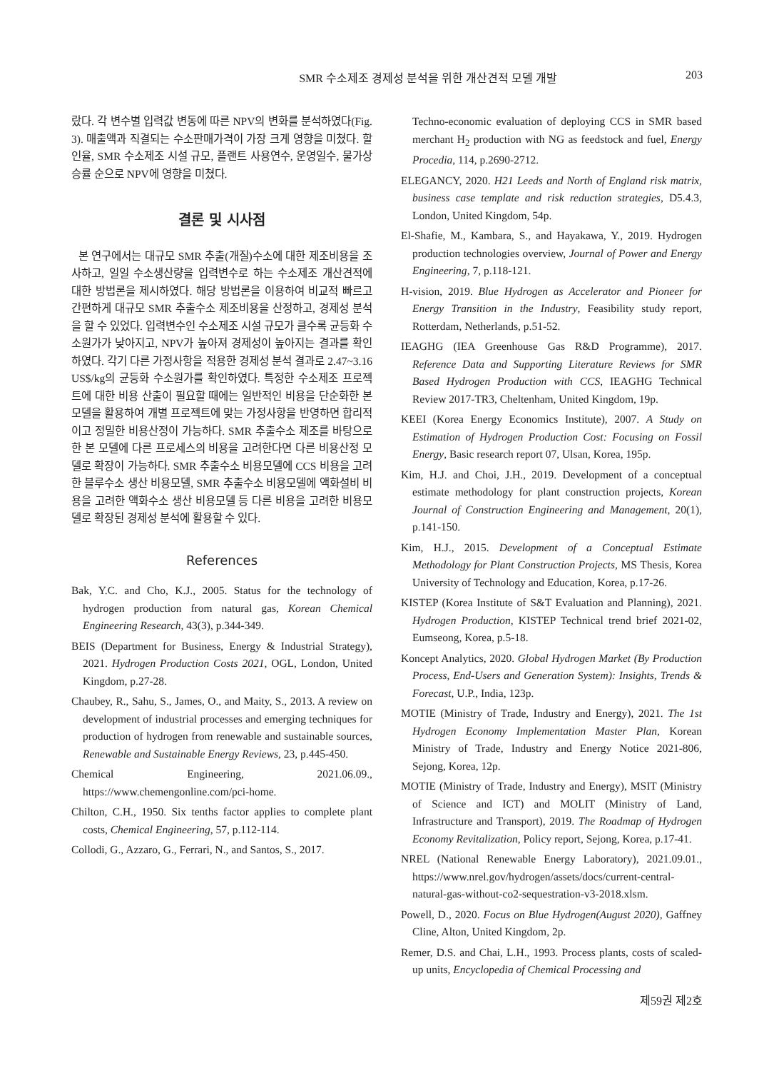SMR 수소제조 경제성 분석을 위한 개산견적 모델 개발 203
랐다. 각 변수별 입력값 변동에 따른 NPV의 변화를 분석하였다(Fig. 3). 매출액과 직결되는 수소판매가격이 가장 크게 영향을 미쳤다. 할인율, SMR 수소제조 시설 규모, 플랜트 사용연수, 운영일수, 물가상승률 순으로 NPV에 영향을 미쳤다.
결론 및 시사점
본 연구에서는 대규모 SMR 추출(개질)수소에 대한 제조비용을 조사하고, 일일 수소생산량을 입력변수로 하는 수소제조 개산견적에 대한 방법론을 제시하였다. 해당 방법론을 이용하여 비교적 빠르고 간편하게 대규모 SMR 추출수소 제조비용을 산정하고, 경제성 분석을 할 수 있었다. 입력변수인 수소제조 시설 규모가 클수록 균등화 수소원가가 낮아지고, NPV가 높아져 경제성이 높아지는 결과를 확인하였다. 각기 다른 가정사항을 적용한 경제성 분석 결과로 2.47~3.16 US$/kg의 균등화 수소원가를 확인하였다. 특정한 수소제조 프로젝트에 대한 비용 산출이 필요할 때에는 일반적인 비용을 단순화한 본 모델을 활용하여 개별 프로젝트에 맞는 가정사항을 반영하면 합리적이고 정밀한 비용산정이 가능하다. SMR 추출수소 제조를 바탕으로 한 본 모델에 다른 프로세스의 비용을 고려한다면 다른 비용산정 모델로 확장이 가능하다. SMR 추출수소 비용모델에 CCS 비용을 고려한 블루수소 생산 비용모델, SMR 추출수소 비용모델에 액화설비 비용을 고려한 액화수소 생산 비용모델 등 다른 비용을 고려한 비용모델로 확장된 경제성 분석에 활용할 수 있다.
References
Bak, Y.C. and Cho, K.J., 2005. Status for the technology of hydrogen production from natural gas, Korean Chemical Engineering Research, 43(3), p.344-349.
BEIS (Department for Business, Energy & Industrial Strategy), 2021. Hydrogen Production Costs 2021, OGL, London, United Kingdom, p.27-28.
Chaubey, R., Sahu, S., James, O., and Maity, S., 2013. A review on development of industrial processes and emerging techniques for production of hydrogen from renewable and sustainable sources, Renewable and Sustainable Energy Reviews, 23, p.445-450.
Chemical Engineering, 2021.06.09., https://www.chemengonline.com/pci-home.
Chilton, C.H., 1950. Six tenths factor applies to complete plant costs, Chemical Engineering, 57, p.112-114.
Collodi, G., Azzaro, G., Ferrari, N., and Santos, S., 2017.
Techno-economic evaluation of deploying CCS in SMR based merchant H<sub>2</sub> production with NG as feedstock and fuel, Energy Procedia, 114, p.2690-2712.
ELEGANCY, 2020. H21 Leeds and North of England risk matrix, business case template and risk reduction strategies, D5.4.3, London, United Kingdom, 54p.
El-Shafie, M., Kambara, S., and Hayakawa, Y., 2019. Hydrogen production technologies overview, Journal of Power and Energy Engineering, 7, p.118-121.
H-vision, 2019. Blue Hydrogen as Accelerator and Pioneer for Energy Transition in the Industry, Feasibility study report, Rotterdam, Netherlands, p.51-52.
IEAGHG (IEA Greenhouse Gas R&D Programme), 2017. Reference Data and Supporting Literature Reviews for SMR Based Hydrogen Production with CCS, IEAGHG Technical Review 2017-TR3, Cheltenham, United Kingdom, 19p.
KEEI (Korea Energy Economics Institute), 2007. A Study on Estimation of Hydrogen Production Cost: Focusing on Fossil Energy, Basic research report 07, Ulsan, Korea, 195p.
Kim, H.J. and Choi, J.H., 2019. Development of a conceptual estimate methodology for plant construction projects, Korean Journal of Construction Engineering and Management, 20(1), p.141-150.
Kim, H.J., 2015. Development of a Conceptual Estimate Methodology for Plant Construction Projects, MS Thesis, Korea University of Technology and Education, Korea, p.17-26.
KISTEP (Korea Institute of S&T Evaluation and Planning), 2021. Hydrogen Production, KISTEP Technical trend brief 2021-02, Eumseong, Korea, p.5-18.
Koncept Analytics, 2020. Global Hydrogen Market (By Production Process, End-Users and Generation System): Insights, Trends & Forecast, U.P., India, 123p.
MOTIE (Ministry of Trade, Industry and Energy), 2021. The 1st Hydrogen Economy Implementation Master Plan, Korean Ministry of Trade, Industry and Energy Notice 2021-806, Sejong, Korea, 12p.
MOTIE (Ministry of Trade, Industry and Energy), MSIT (Ministry of Science and ICT) and MOLIT (Ministry of Land, Infrastructure and Transport), 2019. The Roadmap of Hydrogen Economy Revitalization, Policy report, Sejong, Korea, p.17-41.
NREL (National Renewable Energy Laboratory), 2021.09.01., https://www.nrel.gov/hydrogen/assets/docs/current-central-natural-gas-without-co2-sequestration-v3-2018.xlsm.
Powell, D., 2020. Focus on Blue Hydrogen(August 2020), Gaffney Cline, Alton, United Kingdom, 2p.
Remer, D.S. and Chai, L.H., 1993. Process plants, costs of scaled-up units, Encyclopedia of Chemical Processing and
제59권 제2호